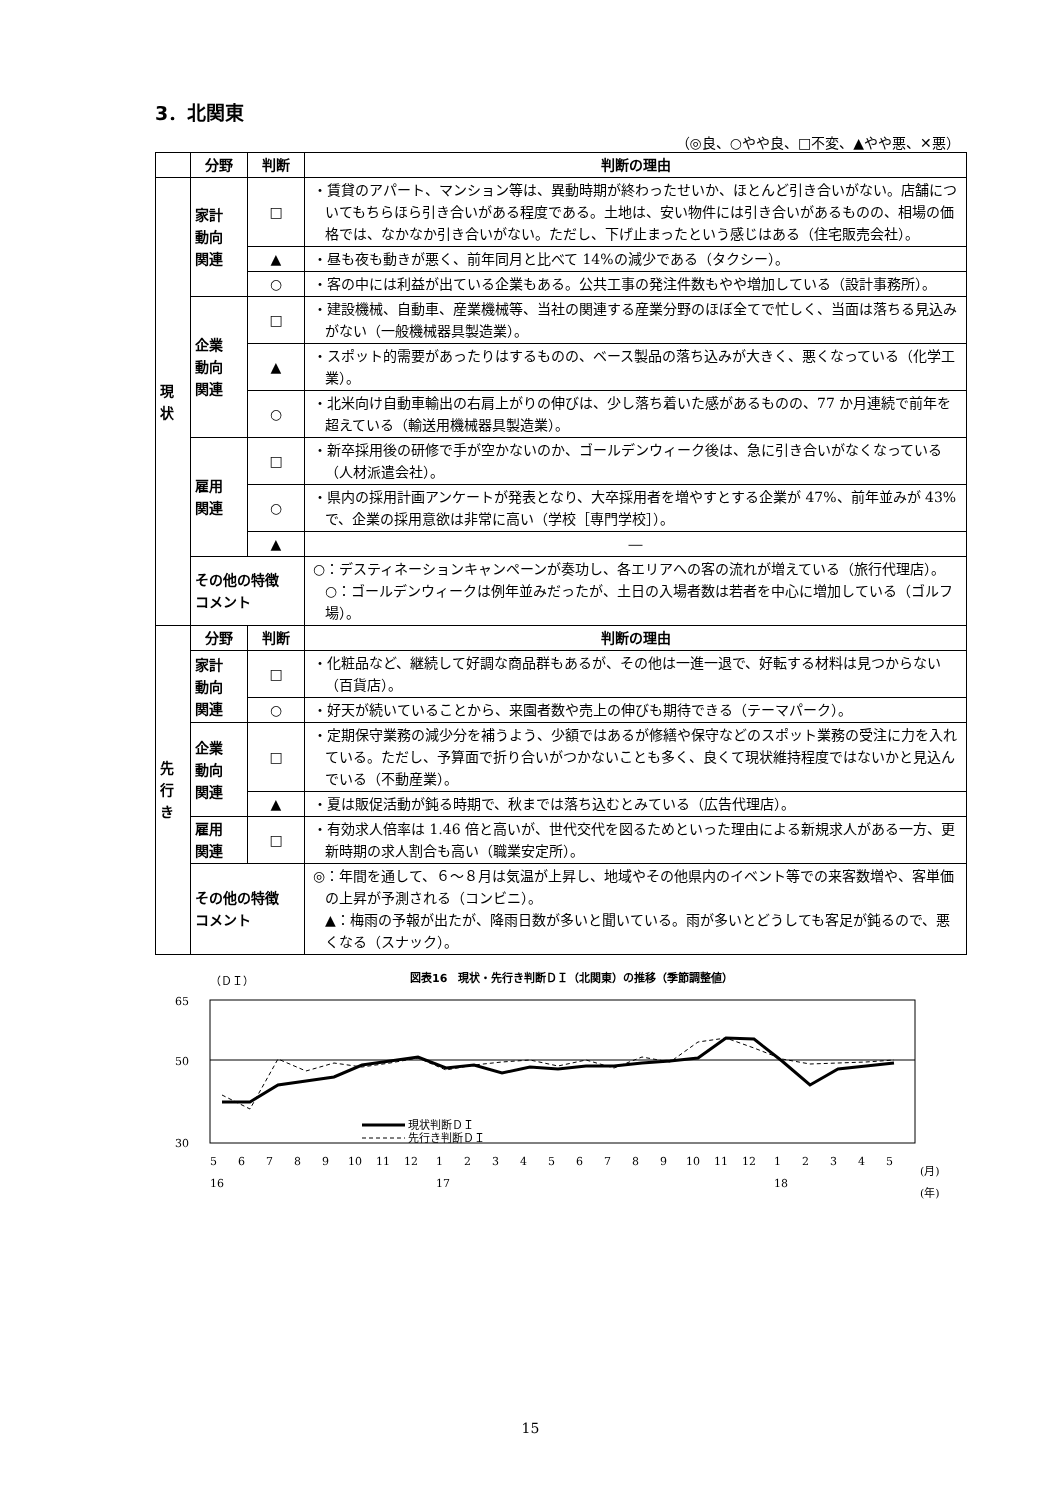3．北関東
（◎良、○やや良、□不変、▲やや悪、✕悪）
| | 分野 | 判断 | 判断の理由 |
| --- | --- | --- | --- |
| 現 状 | 家計 動向 関連 | □ | ・賃貸のアパート、マンション等は、異動時期が終わったせいか、ほとんど引き合いがない。店舗についてもちらほら引き合いがある程度である。土地は、安い物件には引き合いがあるものの、相場の価格では、なかなか引き合いがない。ただし、下げ止まったという感じはある（住宅販売会社）。 |
| | | ▲ | ・昼も夜も動きが悪く、前年同月と比べて 14%の減少である（タクシー）。 |
| | | ○ | ・客の中には利益が出ている企業もある。公共工事の発注件数もやや増加している（設計事務所）。 |
| | 企業 動向 関連 | □ | ・建設機械、自動車、産業機械等、当社の関連する産業分野のほぼ全てで忙しく、当面は落ちる見込みがない（一般機械器具製造業）。 |
| | | ▲ | ・スポット的需要があったりはするものの、ベース製品の落ち込みが大きく、悪くなっている（化学工業）。 |
| | | ○ | ・北米向け自動車輸出の右肩上がりの伸びは、少し落ち着いた感があるものの、77 か月連続で前年を超えている（輸送用機械器具製造業）。 |
| | 雇用 関連 | □ | ・新卒採用後の研修で手が空かないのか、ゴールデンウィーク後は、急に引き合いがなくなっている（人材派遣会社）。 |
| | | ○ | ・県内の採用計画アンケートが発表となり、大卒採用者を増やすとする企業が 47%、前年並みが 43%で、企業の採用意欲は非常に高い（学校［専門学校］）。 |
| | | ▲ | ― |
| | その他の特徴 コメント | | ○：デスティネーションキャンペーンが奏功し、各エリアへの客の流れが増えている（旅行代理店）。 ○：ゴールデンウィークは例年並みだったが、土日の入場者数は若者を中心に増加している（ゴルフ場）。 |
| 先 行 き | 分野 | 判断 | 判断の理由 |
| | 家計 動向 関連 | □ | ・化粧品など、継続して好調な商品群もあるが、その他は一進一退で、好転する材料は見つからない（百貨店）。 |
| | | ○ | ・好天が続いていることから、来園者数や売上の伸びも期待できる（テーマパーク）。 |
| | 企業 動向 関連 | □ | ・定期保守業務の減少分を補うよう、少額ではあるが修繕や保守などのスポット業務の受注に力を入れている。ただし、予算面で折り合いがつかないことも多く、良くて現状維持程度ではないかと見込んでいる（不動産業）。 |
| | | ▲ | ・夏は販促活動が鈍る時期で、秋までは落ち込むとみている（広告代理店）。 |
| | 雇用 関連 | □ | ・有効求人倍率は 1.46 倍と高いが、世代交代を図るためといった理由による新規求人がある一方、更新時期の求人割合も高い（職業安定所）。 |
| | その他の特徴 コメント | | ◎：年間を通して、６～８月は気温が上昇し、地域やその他県内のイベント等での来客数増や、客単価の上昇が予測される（コンビニ）。 ▲：梅雨の予報が出たが、降雨日数が多いと聞いている。雨が多いとどうしても客足が鈍るので、悪くなる（スナック）。 |
（ＤＩ）
図表16　現状・先行き判断ＤＩ（北関東）の推移（季節調整値）
65
50
30
現状判断ＤＩ
先行き判断ＤＩ
5 6 7 8 9 10 11 12 1 2 3 4 5 6 7 8 9 10 11 12 1 2 3 4 5
(月)
16 17 18
(年)
15